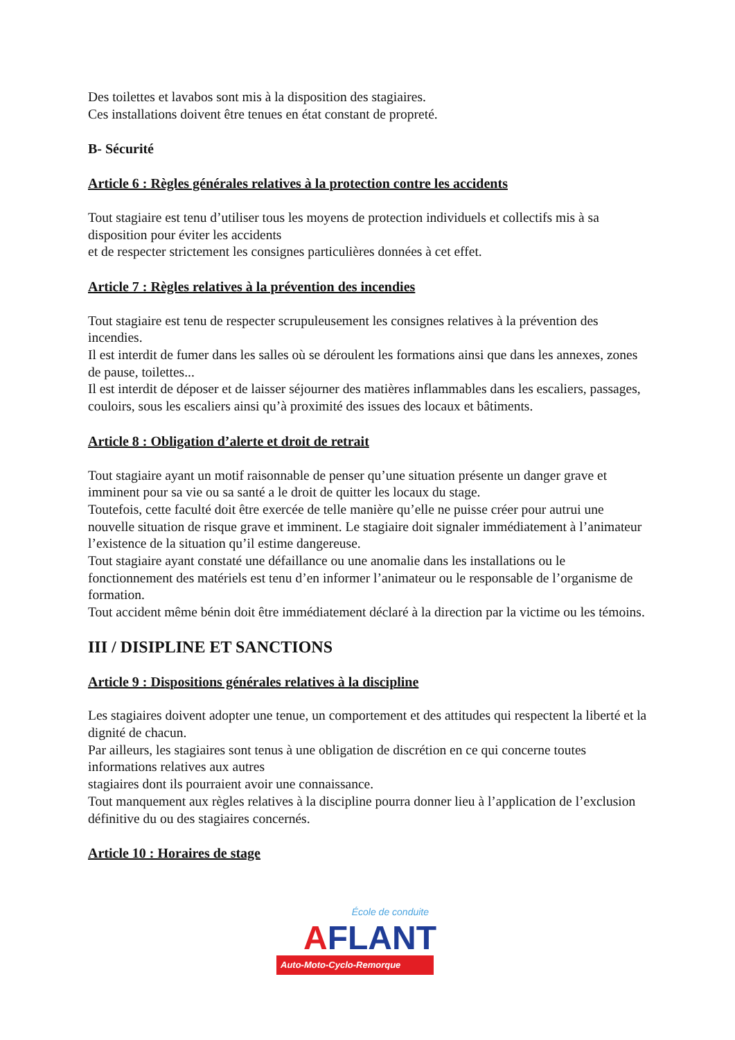Des toilettes et lavabos sont mis à la disposition des stagiaires.
Ces installations doivent être tenues en état constant de propreté.
B- Sécurité
Article 6 : Règles générales relatives à la protection contre les accidents
Tout stagiaire est tenu d’utiliser tous les moyens de protection individuels et collectifs mis à sa disposition pour éviter les accidents
et de respecter strictement les consignes particulières données à cet effet.
Article 7 : Règles relatives à la prévention des incendies
Tout stagiaire est tenu de respecter scrupuleusement les consignes relatives à la prévention des incendies.
Il est interdit de fumer dans les salles où se déroulent les formations ainsi que dans les annexes, zones de pause, toilettes...
Il est interdit de déposer et de laisser séjourner des matières inflammables dans les escaliers, passages, couloirs, sous les escaliers ainsi qu’à proximité des issues des locaux et bâtiments.
Article 8 : Obligation d’alerte et droit de retrait
Tout stagiaire ayant un motif raisonnable de penser qu’une situation présente un danger grave et imminent pour sa vie ou sa santé a le droit de quitter les locaux du stage.
Toutefois, cette faculté doit être exercée de telle manière qu’elle ne puisse créer pour autrui une nouvelle situation de risque grave et imminent. Le stagiaire doit signaler immédiatement à l’animateur l’existence de la situation qu’il estime dangereuse.
Tout stagiaire ayant constaté une défaillance ou une anomalie dans les installations ou le fonctionnement des matériels est tenu d’en informer l’animateur ou le responsable de l’organisme de formation.
Tout accident même bénin doit être immédiatement déclaré à la direction par la victime ou les témoins.
III / DISIPLINE ET SANCTIONS
Article 9 : Dispositions générales relatives à la discipline
Les stagiaires doivent adopter une tenue, un comportement et des attitudes qui respectent la liberté et la dignité de chacun.
Par ailleurs, les stagiaires sont tenus à une obligation de discrétion en ce qui concerne toutes informations relatives aux autres
stagiaires dont ils pourraient avoir une connaissance.
Tout manquement aux règles relatives à la discipline pourra donner lieu à l’application de l’exclusion définitive du ou des stagiaires concernés.
Article 10 : Horaires de stage
École de conduite
AFLANT
Auto-Moto-Cyclo-Remorque